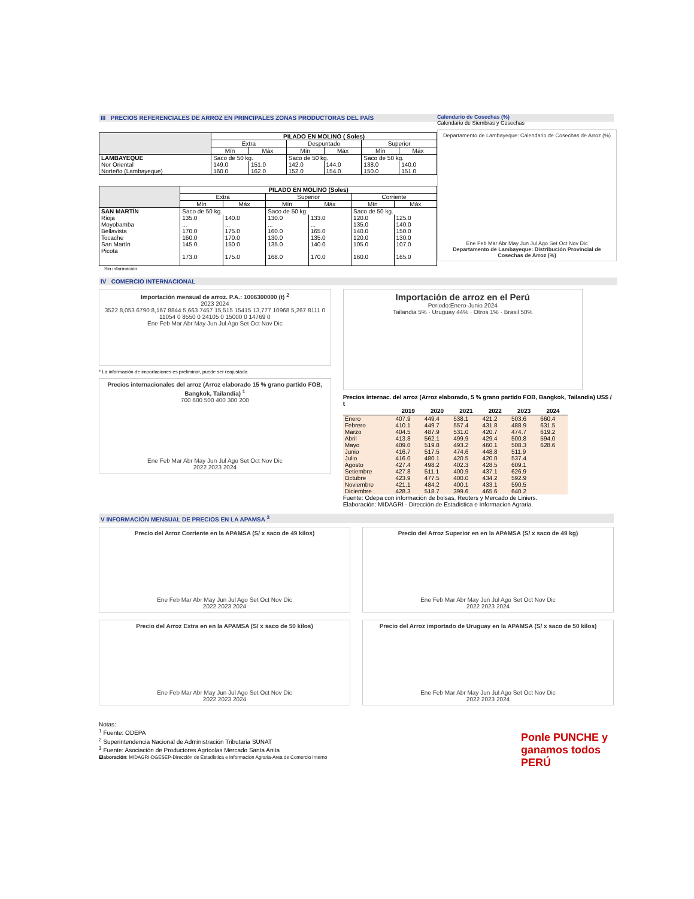III PRECIOS REFERENCIALES DE ARROZ EN PRINCIPALES ZONAS PRODUCTORAS DEL PAÍS
| | PILADO EN MOLINO ( Soles) | | | | | |
| --- | --- | --- | --- | --- | --- | --- |
| | Extra | | Despuntado | | Superior | |
| | Mín | Máx | Mín | Máx | Mín | Máx |
| LAMBAYEQUE | Saco de 50 kg. | | Saco de 50 kg. | | Saco de 50 kg. | |
| Nor Oriental | 149.0 | 151.0 | 142.0 | 144.0 | 138.0 | 140.0 |
| Norteño (Lambayeque) | 160.0 | 162.0 | 152.0 | 154.0 | 150.0 | 151.0 |
| | PILADO EN MOLINO (Soles) | | | | | |
| --- | --- | --- | --- | --- | --- | --- |
| | Extra | | Superior | | Corriente | |
| | Mín | Máx | Mín | Máx | Mín | Máx |
| SAN MARTÍN | Saco de 50 kg. | | Saco de 50 kg. | | Saco de 50 kg. | |
| Rioja | 135.0 | 140.0 | 130.0 | 133.0 | 120.0 | 125.0 |
| Moyobamba | ... | ... | ... | ... | 135.0 | 140.0 |
| Bellavista | 170.0 | 175.0 | 160.0 | 165.0 | 140.0 | 150.0 |
| Tocache | 160.0 | 170.0 | 130.0 | 135.0 | 120.0 | 130.0 |
| San Martín | 145.0 | 150.0 | 135.0 | 140.0 | 105.0 | 107.0 |
| Picota | 173.0 | 175.0 | 168.0 | 170.0 | 160.0 | 165.0 |
... Sin información
IV COMERCIO INTERNACIONAL
Importación mensual de arroz. P.A.: 1006300000 (t) <sup>2</sup>
2023 2024
3522 8,053 6790 8,167 8844 5,663 7457 15,515 15415 13,777 10968 5,267 8111 0 11054 0 8550 0 24105 0 15000 0 14769 0
Ene Feb Mar Abr May Jun Jul Ago Set Oct Nov Dic
* La información de importaciones es preliminar, puede ser reajustada
Precios internacionales del arroz (Arroz elaborado 15 % grano partido FOB, Bangkok, Tailandia) <sup>1</sup>
700 600 500 400 300 200
Ene Feb Mar Abr May Jun Jul Ago Set Oct Nov Dic
2022 2023 2024
Importación de arroz en el Perú
Periodo:Enero-Junio 2024
Tailandia 5% · Uruguay 44% · Otros 1% · Brasil 50%
Precios internac. del arroz (Arroz elaborado, 5 % grano partido FOB, Bangkok, Tailandia) US$ / t
| | 2019 | 2020 | 2021 | 2022 | 2023 | 2024 |
| --- | --- | --- | --- | --- | --- | --- |
| Enero | 407.9 | 449.4 | 538.1 | 421.2 | 503.6 | 660.4 |
| Febrero | 410.1 | 449.7 | 557.4 | 431.8 | 488.9 | 631.5 |
| Marzo | 404.5 | 487.9 | 531.0 | 420.7 | 474.7 | 619.2 |
| Abril | 413.8 | 562.1 | 499.9 | 429.4 | 500.8 | 594.0 |
| Mayo | 409.0 | 519.8 | 493.2 | 460.1 | 508.3 | 628.6 |
| Junio | 416.7 | 517.5 | 474.6 | 448.8 | 511.9 | |
| Julio | 416.0 | 480.1 | 420.5 | 420.0 | 537.4 | |
| Agosto | 427.4 | 498.2 | 402.3 | 428.5 | 609.1 | |
| Setiembre | 427.8 | 511.1 | 400.9 | 437.1 | 626.9 | |
| Octubre | 423.9 | 477.5 | 400.0 | 434.2 | 592.9 | |
| Noviembre | 421.1 | 484.2 | 400.1 | 433.1 | 590.5 | |
| Diciembre | 428.3 | 518.7 | 399.6 | 465.6 | 640.2 | |
Fuente: Odepa con información de bolsas, Reuters y Mercado de Liniers.
Elaboración: MIDAGRI - Dirección de Estadistica e Informacion Agraria.
V INFORMACIÓN MENSUAL DE PRECIOS EN LA APAMSA <sup>3</sup>
Precio del Arroz Corriente en la APAMSA (S/ x saco de 49 kilos)
Ene Feb Mar Abr May Jun Jul Ago Set Oct Nov Dic
2022 2023 2024
Precio del Arroz Superior en en la APAMSA (S/ x saco de 49 kg)
Ene Feb Mar Abr May Jun Jul Ago Set Oct Nov Dic
2022 2023 2024
Precio del Arroz Extra en en la APAMSA (S/ x saco de 50 kilos)
Ene Feb Mar Abr May Jun Jul Ago Set Oct Nov Dic
2022 2023 2024
Precio del Arroz importado de Uruguay en la APAMSA (S/ x saco de 50 kilos)
Ene Feb Mar Abr May Jun Jul Ago Set Oct Nov Dic
2022 2023 2024
Notas:
<sup>1</sup> Fuente: ODEPA
<sup>2</sup> Superintendencia Nacional de Administración Tributaria SUNAT
<sup>3</sup> Fuente: Asociación de Productores Agrícolas Mercado Santa Anita
Elaboración: MIDAGRI-DGESEP-Dirección de Estadística e Informacion Agraria-Area de Comercio Interno
Ponle PUNCHE y ganamos todos PERÚ
Calendario de Cosechas (%)
Calendario de Siembras y Cosechas
Departamento de Lambayeque: Calendario de Cosechas de Arroz (%)
Ene Feb Mar Abr May Jun Jul Ago Set Oct Nov Dic
Departamento de Lambayeque: Distribución Provincial de Cosechas de Arroz (%)